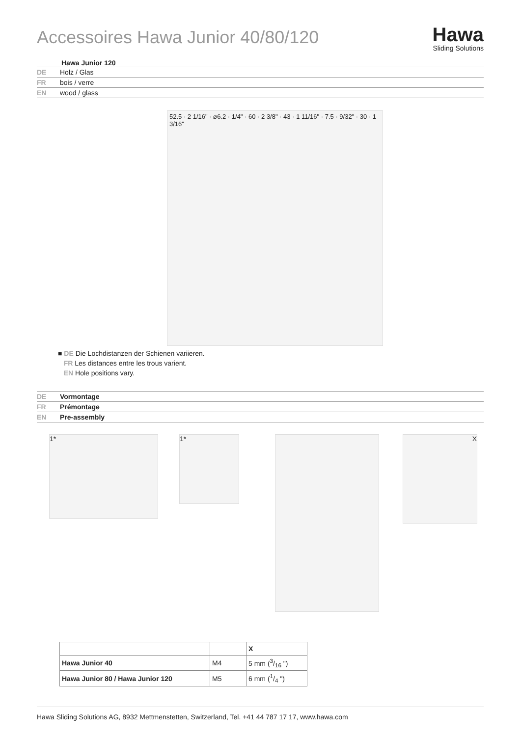Accessoires Hawa Junior 40/80/120
Hawa
Sliding Solutions
Hawa Junior 120
DE Holz / Glas
FR bois / verre
EN wood / glass
52.5 · 2 1/16" · ⌀6.2 · 1/4" · 60 · 2 3/8" · 43 · 1 11/16" · 7.5 · 9/32" · 30 · 1 3/16"
■ DE Die Lochdistanzen der Schienen variieren.
FR Les distances entre les trous varient.
EN Hole positions vary.
DE Vormontage
FR Prémontage
EN Pre-assembly
1* 1* X
| | | X |
| Hawa Junior 40 | M4 | 5 mm (3/16 ") |
| Hawa Junior 80 / Hawa Junior 120 | M5 | 6 mm (1/4 ") |
Hawa Sliding Solutions AG, 8932 Mettmenstetten, Switzerland, Tel. +41 44 787 17 17, www.hawa.com